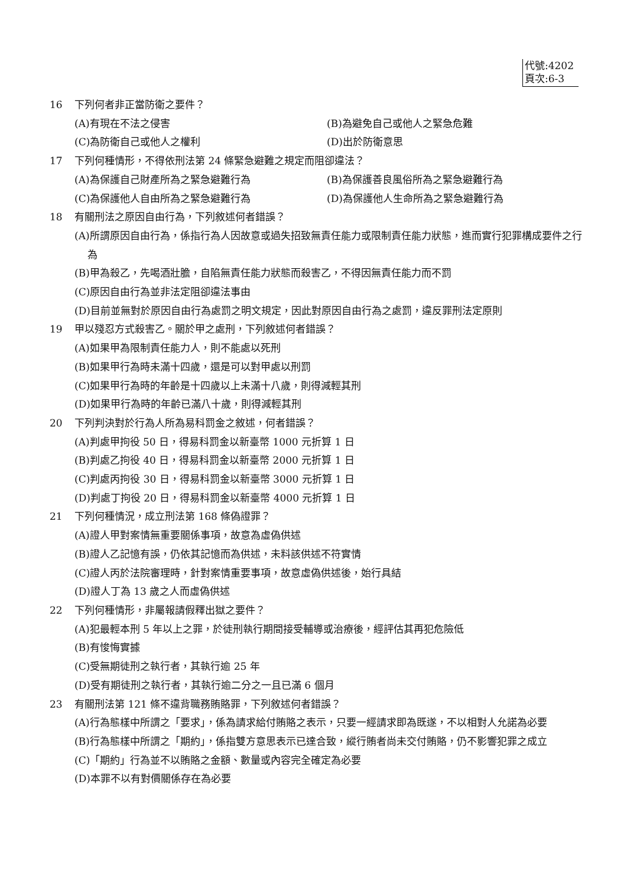代號:4202
頁次:6-3
16 下列何者非正當防衛之要件？
(A)有現在不法之侵害 (B)為避免自己或他人之緊急危難
(C)為防衛自己或他人之權利 (D)出於防衛意思
17 下列何種情形，不得依刑法第 24 條緊急避難之規定而阻卻違法？
(A)為保護自己財產所為之緊急避難行為 (B)為保護善良風俗所為之緊急避難行為
(C)為保護他人自由所為之緊急避難行為 (D)為保護他人生命所為之緊急避難行為
18 有關刑法之原因自由行為，下列敘述何者錯誤？
(A)所謂原因自由行為，係指行為人因故意或過失招致無責任能力或限制責任能力狀態，進而實行犯罪構成要件之行為
(B)甲為殺乙，先喝酒壯膽，自陷無責任能力狀態而殺害乙，不得因無責任能力而不罰
(C)原因自由行為並非法定阻卻違法事由
(D)目前並無對於原因自由行為處罰之明文規定，因此對原因自由行為之處罰，違反罪刑法定原則
19 甲以殘忍方式殺害乙。關於甲之處刑，下列敘述何者錯誤？
(A)如果甲為限制責任能力人，則不能處以死刑
(B)如果甲行為時未滿十四歲，還是可以對甲處以刑罰
(C)如果甲行為時的年齡是十四歲以上未滿十八歲，則得減輕其刑
(D)如果甲行為時的年齡已滿八十歲，則得減輕其刑
20 下列判決對於行為人所為易科罰金之敘述，何者錯誤？
(A)判處甲拘役 50 日，得易科罰金以新臺幣 1000 元折算 1 日
(B)判處乙拘役 40 日，得易科罰金以新臺幣 2000 元折算 1 日
(C)判處丙拘役 30 日，得易科罰金以新臺幣 3000 元折算 1 日
(D)判處丁拘役 20 日，得易科罰金以新臺幣 4000 元折算 1 日
21 下列何種情況，成立刑法第 168 條偽證罪？
(A)證人甲對案情無重要關係事項，故意為虛偽供述
(B)證人乙記憶有誤，仍依其記憶而為供述，未料該供述不符實情
(C)證人丙於法院審理時，針對案情重要事項，故意虛偽供述後，始行具結
(D)證人丁為 13 歲之人而虛偽供述
22 下列何種情形，非屬報請假釋出獄之要件？
(A)犯最輕本刑 5 年以上之罪，於徒刑執行期間接受輔導或治療後，經評估其再犯危險低
(B)有悛悔實據
(C)受無期徒刑之執行者，其執行逾 25 年
(D)受有期徒刑之執行者，其執行逾二分之一且已滿 6 個月
23 有關刑法第 121 條不違背職務賄賂罪，下列敘述何者錯誤？
(A)行為態樣中所謂之「要求」，係為請求給付賄賂之表示，只要一經請求即為既遂，不以相對人允諾為必要
(B)行為態樣中所謂之「期約」，係指雙方意思表示已達合致，縱行賄者尚未交付賄賂，仍不影響犯罪之成立
(C)「期約」行為並不以賄賂之金額、數量或內容完全確定為必要
(D)本罪不以有對價關係存在為必要